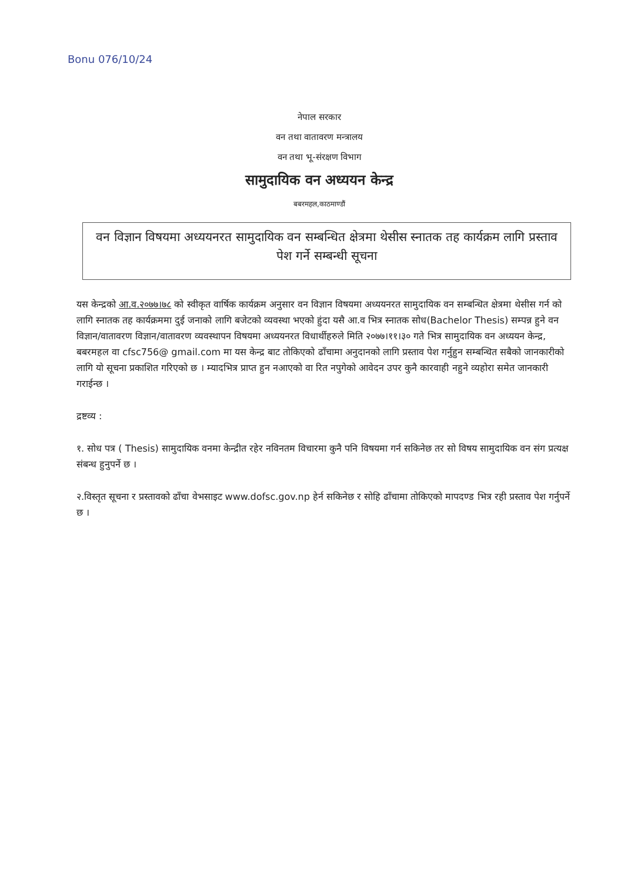Bonu 076/10/24
नेपाल सरकार
वन तथा वातावरण मन्त्रालय
वन तथा भू-संरक्षण विभाग
सामुदायिक वन अध्ययन केन्द्र
बबरमहल,काठमाण्डौं
वन विज्ञान विषयमा अध्ययनरत सामुदायिक वन सम्बन्धित क्षेत्रमा थेसीस स्नातक तह कार्यक्रम लागि प्रस्ताव पेश गर्ने सम्बन्धी सूचना
यस केन्द्रको आ.व.२०७७।७८ को स्वीकृत वार्षिक कार्यक्रम अनुसार वन विज्ञान विषयमा अध्ययनरत सामुदायिक वन सम्बन्धित क्षेत्रमा थेसीस गर्न को लागि स्नातक तह कार्यक्रममा दुई जनाको लागि बजेटको व्यवस्था भएको हुंदा यसै आ.व भित्र स्नातक सोध(Bachelor Thesis) सम्पन्न हुने वन विज्ञान/वातावरण विज्ञान/वातावरण व्यवस्थापन विषयमा अध्ययनरत विधार्थीहरुले मिति २०७७।११।३० गते भित्र सामुदायिक वन अध्ययन केन्द्र, बबरमहल वा cfsc756@ gmail.com मा यस केन्द्र बाट तोकिएको ढाँचामा अनुदानको लागि प्रस्ताव पेश गर्नुहुन सम्बन्धित सबैको जानकारीको लागि यो सूचना प्रकाशित गरिएको छ । म्यादभित्र प्राप्त हुन नआएको वा रित नपुगेको आवेदन उपर कुनै कारवाही नहुने व्यहोरा समेत जानकारी गराईन्छ ।
द्रष्टव्य :
१. सोध पत्र ( Thesis) सामुदायिक वनमा केन्द्रीत रहेर नविनतम विचारमा कुनै पनि विषयमा गर्न सकिनेछ तर सो विषय सामुदायिक वन संग प्रत्यक्ष संबन्ध हुनुपर्ने छ ।
२.विस्तृत सूचना र प्रस्तावको ढाँचा वेभसाइट www.dofsc.gov.np हेर्न सकिनेछ र सोहि ढाँचामा तोकिएको मापदण्ड भित्र रही प्रस्ताव पेश गर्नुपर्ने छ ।